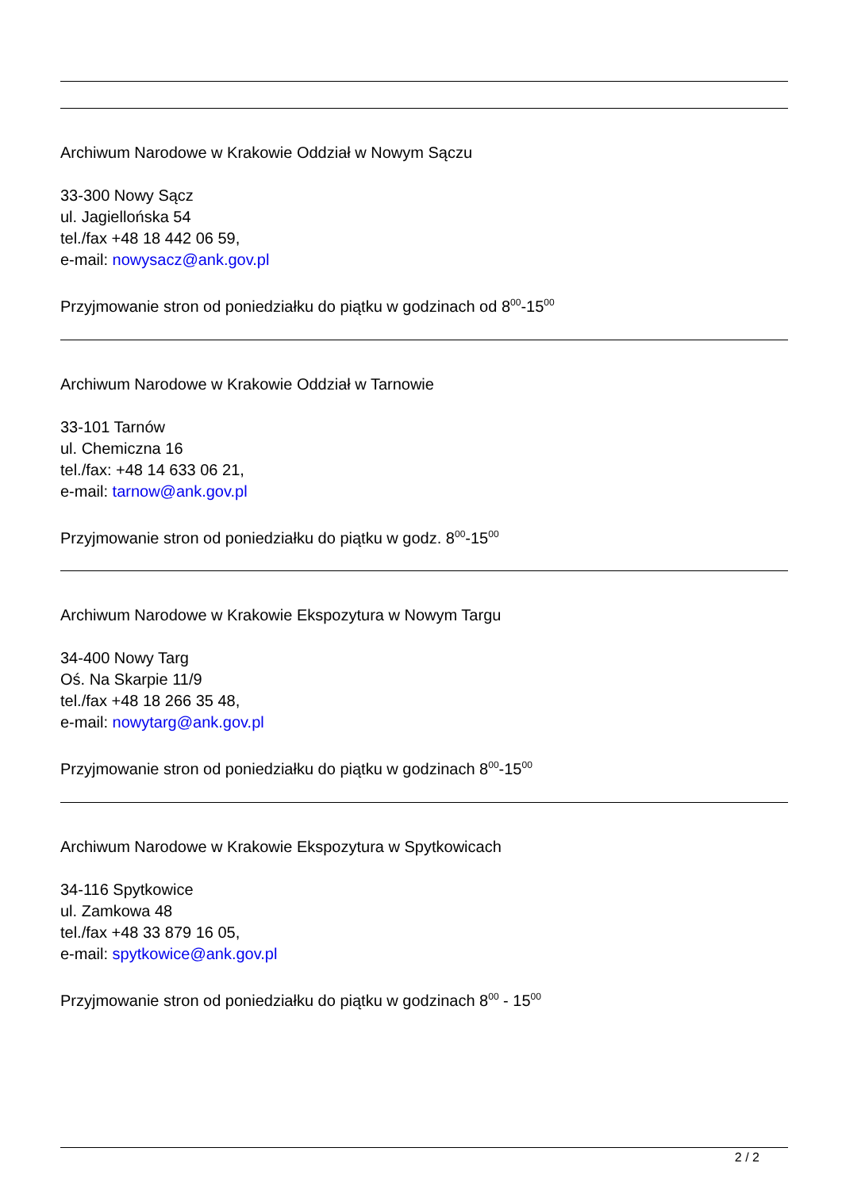Archiwum Narodowe w Krakowie Oddział w Nowym Sączu
33-300 Nowy Sącz
ul. Jagiellońska 54
tel./fax +48 18 442 06 59,
e-mail: nowysacz@ank.gov.pl
Przyjmowanie stron od poniedziałku do piątku w godzinach od 8<sup>00</sup>-15<sup>00</sup>
Archiwum Narodowe w Krakowie Oddział w Tarnowie
33-101 Tarnów
ul. Chemiczna 16
tel./fax: +48 14 633 06 21,
e-mail: tarnow@ank.gov.pl
Przyjmowanie stron od poniedziałku do piątku w godz. 8<sup>00</sup>-15<sup>00</sup>
Archiwum Narodowe w Krakowie Ekspozytura w Nowym Targu
34-400 Nowy Targ
Oś. Na Skarpie 11/9
tel./fax +48 18 266 35 48,
e-mail: nowytarg@ank.gov.pl
Przyjmowanie stron od poniedziałku do piątku w godzinach 8<sup>00</sup>-15<sup>00</sup>
Archiwum Narodowe w Krakowie Ekspozytura w Spytkowicach
34-116 Spytkowice
ul. Zamkowa 48
tel./fax +48 33 879 16 05,
e-mail: spytkowice@ank.gov.pl
Przyjmowanie stron od poniedziałku do piątku w godzinach 8<sup>00</sup> - 15<sup>00</sup>
2 / 2